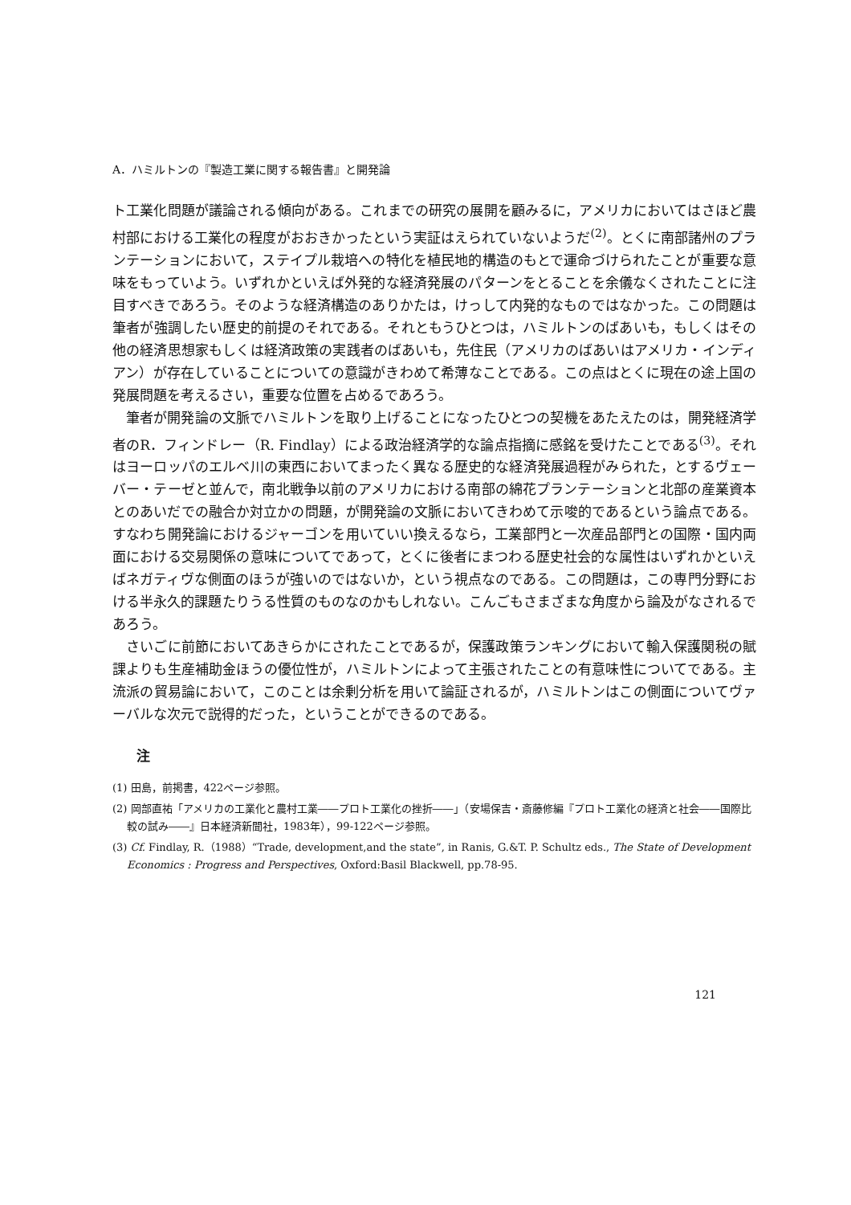A．ハミルトンの『製造工業に関する報告書』と開発論
ト工業化問題が議論される傾向がある。これまでの研究の展開を顧みるに，アメリカにおいてはさほど農村部における工業化の程度がおおきかったという実証はえられていないようだ<sup>(2)</sup>。とくに南部諸州のプランテーションにおいて，ステイプル栽培への特化を植民地的構造のもとで運命づけられたことが重要な意味をもっていよう。いずれかといえば外発的な経済発展のパターンをとることを余儀なくされたことに注目すべきであろう。そのような経済構造のありかたは，けっして内発的なものではなかった。この問題は筆者が強調したい歴史的前提のそれである。それともうひとつは，ハミルトンのばあいも，もしくはその他の経済思想家もしくは経済政策の実践者のばあいも，先住民（アメリカのばあいはアメリカ・インディアン）が存在していることについての意識がきわめて希薄なことである。この点はとくに現在の途上国の発展問題を考えるさい，重要な位置を占めるであろう。
筆者が開発論の文脈でハミルトンを取り上げることになったひとつの契機をあたえたのは，開発経済学者のR．フィンドレー（R. Findlay）による政治経済学的な論点指摘に感銘を受けたことである<sup>(3)</sup>。それはヨーロッパのエルベ川の東西においてまったく異なる歴史的な経済発展過程がみられた，とするヴェーバー・テーゼと並んで，南北戦争以前のアメリカにおける南部の綿花プランテーションと北部の産業資本とのあいだでの融合か対立かの問題，が開発論の文脈においてきわめて示唆的であるという論点である。すなわち開発論におけるジャーゴンを用いていい換えるなら，工業部門と一次産品部門との国際・国内両面における交易関係の意味についてであって，とくに後者にまつわる歴史社会的な属性はいずれかといえばネガティヴな側面のほうが強いのではないか，という視点なのである。この問題は，この専門分野における半永久的課題たりうる性質のものなのかもしれない。こんごもさまざまな角度から論及がなされるであろう。
さいごに前節においてあきらかにされたことであるが，保護政策ランキングにおいて輸入保護関税の賦課よりも生産補助金ほうの優位性が，ハミルトンによって主張されたことの有意味性についてである。主流派の貿易論において，このことは余剰分析を用いて論証されるが，ハミルトンはこの側面についてヴァーバルな次元で説得的だった，ということができるのである。
注
(1) 田島，前掲書，422ページ参照。
(2) 岡部直祐「アメリカの工業化と農村工業――プロト工業化の挫折――」（安場保吉・斎藤修編『プロト工業化の経済と社会――国際比較の試み――』日本経済新聞社，1983年），99-122ページ参照。
(3) Cf. Findlay, R.（1988）“Trade, development,and the state”, in Ranis, G.&T. P. Schultz eds., The State of Development Economics : Progress and Perspectives, Oxford:Basil Blackwell, pp.78-95.
121